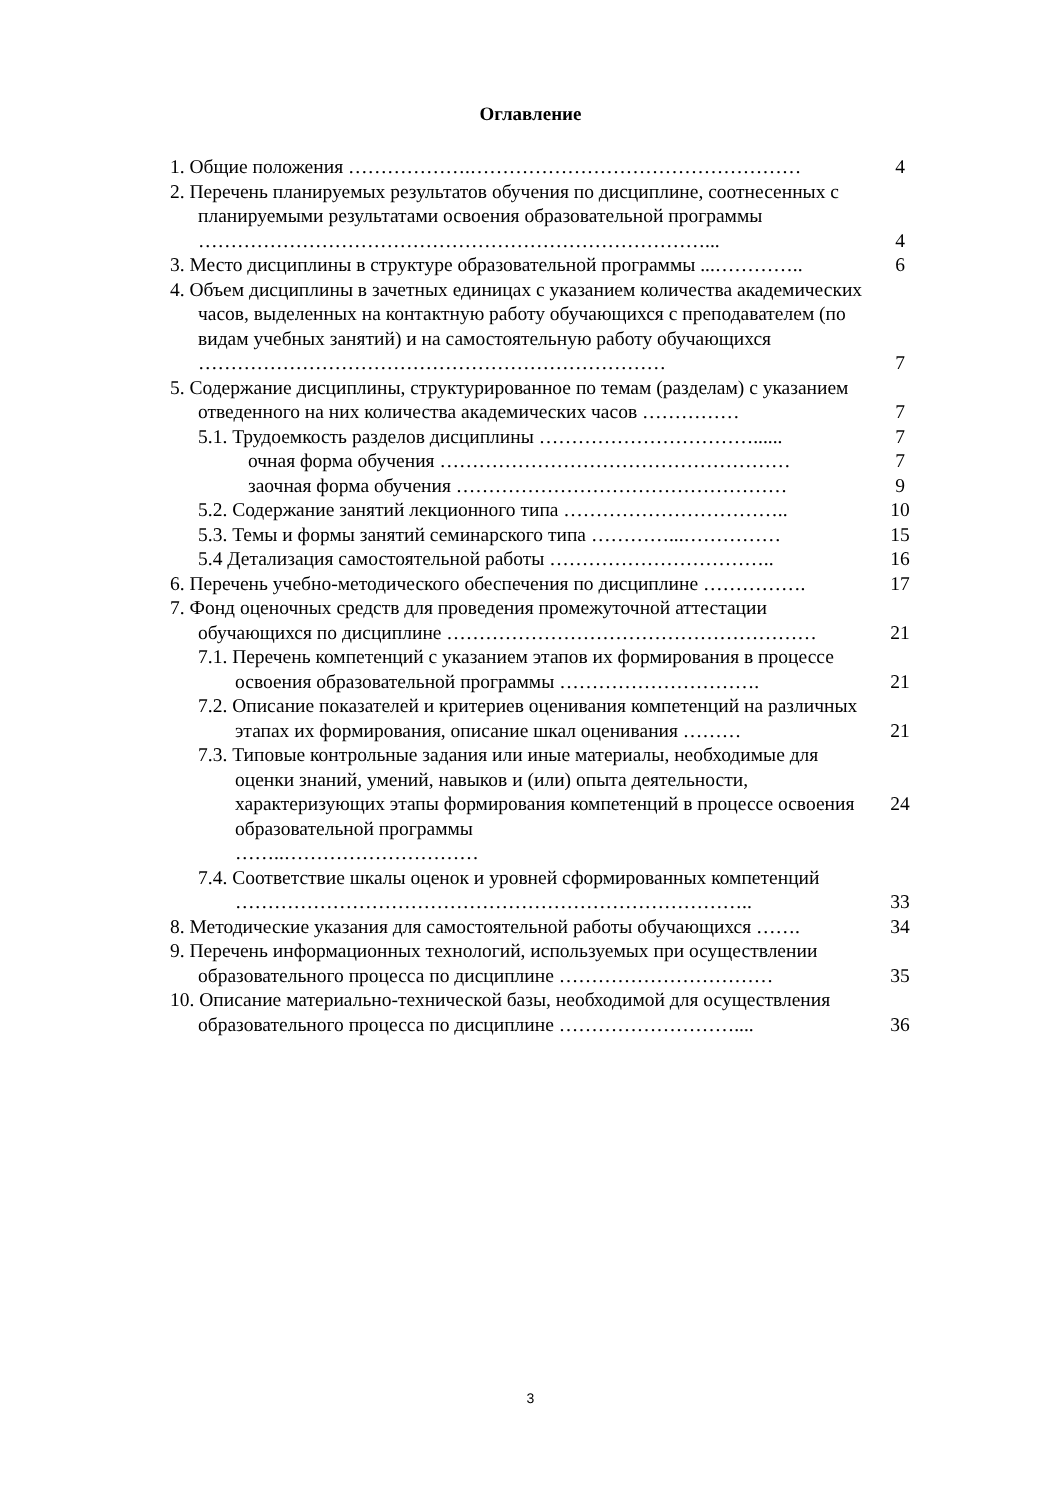Оглавление
| 1. Общие положения ……………….…………………………………………… | 4 |
| 2. Перечень планируемых результатов обучения по дисциплине, соотнесенных с планируемыми результатами освоения образовательной программы ……………………………………………………………………... | 4 |
| 3. Место дисциплины в структуре образовательной программы ...………….. | 6 |
| 4. Объем дисциплины в зачетных единицах с указанием количества академических часов, выделенных на контактную работу обучающихся с преподавателем (по видам учебных занятий) и на самостоятельную работу обучающихся ……………………………………………………………… | 7 |
| 5. Содержание дисциплины, структурированное по темам (разделам) с указанием отведенного на них количества академических часов …………… | 7 |
| 5.1. Трудоемкость разделов дисциплины ……………………………...... | 7 |
| очная форма обучения ……………………………………………… | 7 |
| заочная форма обучения …………………………………………… | 9 |
| 5.2. Содержание занятий лекционного типа …………………………….. | 10 |
| 5.3. Темы и формы занятий семинарского типа …………...…………… | 15 |
| 5.4 Детализация самостоятельной работы …………………………….. | 16 |
| 6. Перечень учебно-методического обеспечения по дисциплине ……………. | 17 |
| 7. Фонд оценочных средств для проведения промежуточной аттестации обучающихся по дисциплине ………………………………………………… | 21 |
| 7.1. Перечень компетенций с указанием этапов их формирования в процессе освоения образовательной программы …………………………. | 21 |
| 7.2. Описание показателей и критериев оценивания компетенций на различных этапах их формирования, описание шкал оценивания ……… | 21 |
| 7.3. Типовые контрольные задания или иные материалы, необходимые для оценки знаний, умений, навыков и (или) опыта деятельности, характеризующих этапы формирования компетенций в процессе освоения образовательной программы ……..………………………… | 24 |
| 7.4. Соответствие шкалы оценок и уровней сформированных компетенций …………………………………………………………………….. | 33 |
| 8. Методические указания для самостоятельной работы обучающихся ……. | 34 |
| 9. Перечень информационных технологий, используемых при осуществлении образовательного процесса по дисциплине …………………………… | 35 |
| 10. Описание материально-технической базы, необходимой для осуществления образовательного процесса по дисциплине ……………………….... | 36 |
3